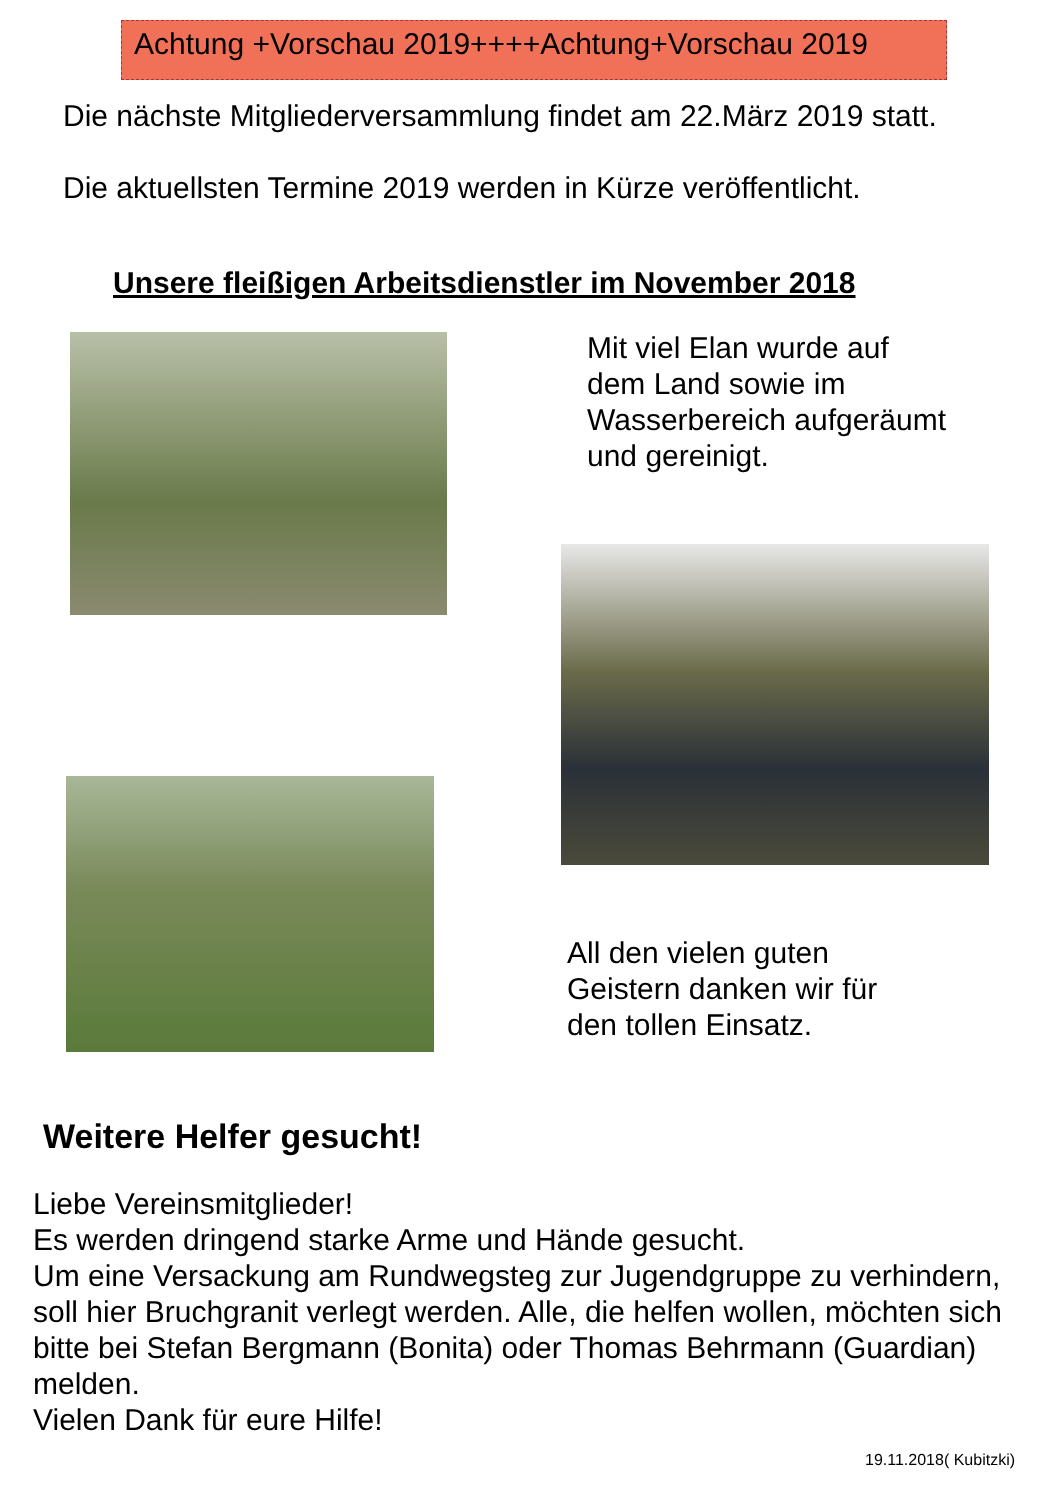Achtung +Vorschau 2019++++Achtung+Vorschau 2019
Die nächste Mitgliederversammlung findet am 22.März 2019 statt.
Die aktuellsten Termine 2019 werden in Kürze veröffentlicht.
Unsere fleißigen Arbeitsdienstler im November 2018
Mit viel Elan wurde auf dem Land sowie im Wasserbereich aufgeräumt und gereinigt.
All den vielen guten Geistern danken wir für den tollen Einsatz.
Weitere Helfer gesucht!
Liebe Vereinsmitglieder!
Es werden dringend starke Arme und Hände gesucht.
Um eine Versackung am Rundwegsteg zur Jugendgruppe zu verhindern, soll hier Bruchgranit verlegt werden. Alle, die helfen wollen, möchten sich bitte bei Stefan Bergmann (Bonita) oder Thomas Behrmann (Guardian) melden.
Vielen Dank für eure Hilfe!
19.11.2018( Kubitzki)